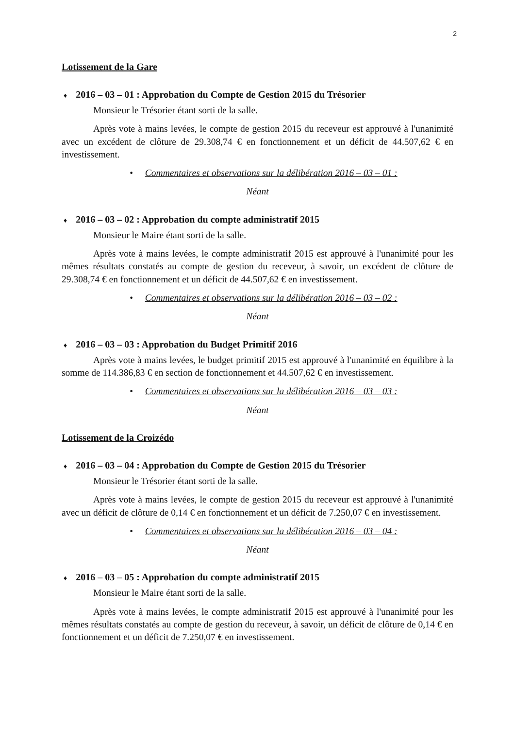2
Lotissement de la Gare
♦ 2016 – 03 – 01 : Approbation du Compte de Gestion 2015 du Trésorier
Monsieur le Trésorier étant sorti de la salle.
Après vote à mains levées, le compte de gestion 2015 du receveur est approuvé à l'unanimité avec un excédent de clôture de 29.308,74 € en fonctionnement et un déficit de 44.507,62 € en investissement.
• Commentaires et observations sur la délibération 2016 – 03 – 01 :
Néant
♦ 2016 – 03 – 02 : Approbation du compte administratif 2015
Monsieur le Maire étant sorti de la salle.
Après vote à mains levées, le compte administratif 2015 est approuvé à l'unanimité pour les mêmes résultats constatés au compte de gestion du receveur, à savoir, un excédent de clôture de 29.308,74 € en fonctionnement et un déficit de 44.507,62 € en investissement.
• Commentaires et observations sur la délibération 2016 – 03 – 02 :
Néant
♦ 2016 – 03 – 03 : Approbation du Budget Primitif 2016
Après vote à mains levées, le budget primitif 2015 est approuvé à l'unanimité en équilibre à la somme de 114.386,83 € en section de fonctionnement et 44.507,62 € en investissement.
• Commentaires et observations sur la délibération 2016 – 03 – 03 :
Néant
Lotissement de la Croizédo
♦ 2016 – 03 – 04 : Approbation du Compte de Gestion 2015 du Trésorier
Monsieur le Trésorier étant sorti de la salle.
Après vote à mains levées, le compte de gestion 2015 du receveur est approuvé à l'unanimité avec un déficit de clôture de 0,14 € en fonctionnement et un déficit de 7.250,07 € en investissement.
• Commentaires et observations sur la délibération 2016 – 03 – 04 :
Néant
♦ 2016 – 03 – 05 : Approbation du compte administratif 2015
Monsieur le Maire étant sorti de la salle.
Après vote à mains levées, le compte administratif 2015 est approuvé à l'unanimité pour les mêmes résultats constatés au compte de gestion du receveur, à savoir, un déficit de clôture de 0,14 € en fonctionnement et un déficit de 7.250,07 € en investissement.